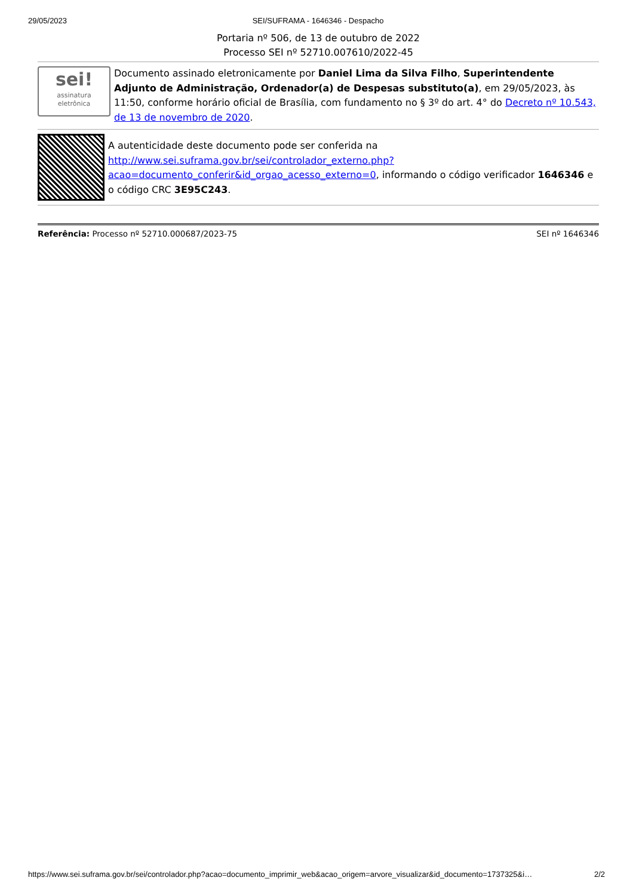29/05/2023 SEI/SUFRAMA - 1646346 - Despacho
Portaria nº 506, de 13 de outubro de 2022
Processo SEI nº 52710.007610/2022-45
sei!
assinatura
eletrônica
Documento assinado eletronicamente por Daniel Lima da Silva Filho, Superintendente Adjunto de Administração, Ordenador(a) de Despesas substituto(a), em 29/05/2023, às 11:50, conforme horário oficial de Brasília, com fundamento no § 3º do art. 4° do Decreto nº 10.543, de 13 de novembro de 2020.
A autenticidade deste documento pode ser conferida na http://www.sei.suframa.gov.br/sei/controlador_externo.php?acao=documento_conferir&id_orgao_acesso_externo=0, informando o código verificador 1646346 e o código CRC 3E95C243.
Referência: Processo nº 52710.000687/2023-75 SEI nº 1646346
https://www.sei.suframa.gov.br/sei/controlador.php?acao=documento_imprimir_web&acao_origem=arvore_visualizar&id_documento=1737325&i… 2/2